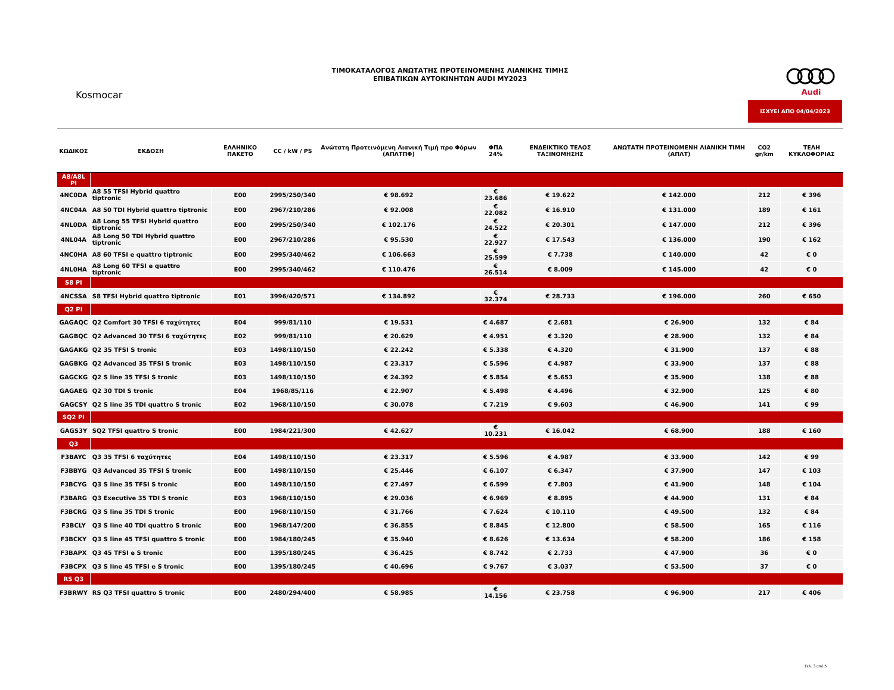ΤΙΜΟΚΑΤΑΛΟΓΟΣ ΑΝΩΤΑΤΗΣ ΠΡΟΤΕΙΝΟΜΕΝΗΣ ΛΙΑΝΙΚΗΣ ΤΙΜΗΣ
ΕΠΙΒΑΤΙΚΩΝ ΑΥΤΟΚΙΝΗΤΩΝ AUDI MY2023
Kosmocar
Audi
ΙΣΧΥΕΙ ΑΠΟ 04/04/2023
| ΚΩΔΙΚΟΣ | ΕΚΔΟΣΗ | ΕΛΛΗΝΙΚΟ ΠΑΚΕΤΟ | CC / kW / PS | Ανώτατη Προτεινόμενη Λιανική Τιμή προ Φόρων (ΑΠΛΤΠΦ) | ΦΠΑ 24% | ΕΝΔΕΙΚΤΙΚΟ ΤΕΛΟΣ ΤΑΞΙΝΟΜΗΣΗΣ | ΑΝΩΤΑΤΗ ΠΡΟΤΕΙΝΟΜΕΝΗ ΛΙΑΝΙΚΗ ΤΙΜΗ (ΑΠΛΤ) | CO2 gr/km | ΤΕΛΗ ΚΥΚΛΟΦΟΡΙΑΣ |
| --- | --- | --- | --- | --- | --- | --- | --- | --- | --- |
| A8/A8L PI | | | | | | | | | |
| 4NC0DA | A8 55 TFSI Hybrid quattro tiptronic | E00 | 2995/250/340 | € 98.692 | € 23.686 | € 19.622 | € 142.000 | 212 | € 396 |
| 4NC04A | A8 50 TDI Hybrid quattro tiptronic | E00 | 2967/210/286 | € 92.008 | € 22.082 | € 16.910 | € 131.000 | 189 | € 161 |
| 4NL0DA | A8 Long 55 TFSI Hybrid quattro tiptronic | E00 | 2995/250/340 | € 102.176 | € 24.522 | € 20.301 | € 147.000 | 212 | € 396 |
| 4NL04A | A8 Long 50 TDI Hybrid quattro tiptronic | E00 | 2967/210/286 | € 95.530 | € 22.927 | € 17.543 | € 136.000 | 190 | € 162 |
| 4NC0HA | A8 60 TFSI e quattro tiptronic | E00 | 2995/340/462 | € 106.663 | € 25.599 | € 7.738 | € 140.000 | 42 | € 0 |
| 4NL0HA | A8 Long 60 TFSI e quattro tiptronic | E00 | 2995/340/462 | € 110.476 | € 26.514 | € 8.009 | € 145.000 | 42 | € 0 |
| S8 PI | | | | | | | | | |
| 4NCSSA | S8 TFSI Hybrid quattro tiptronic | E01 | 3996/420/571 | € 134.892 | € 32.374 | € 28.733 | € 196.000 | 260 | € 650 |
| Q2 PI | | | | | | | | | |
| GAGAQC | Q2 Comfort 30 TFSI 6 ταχύτητες | E04 | 999/81/110 | € 19.531 | € 4.687 | € 2.681 | € 26.900 | 132 | € 84 |
| GAGBQC | Q2 Advanced 30 TFSI 6 ταχύτητες | E02 | 999/81/110 | € 20.629 | € 4.951 | € 3.320 | € 28.900 | 132 | € 84 |
| GAGAKG | Q2 35 TFSI S tronic | E03 | 1498/110/150 | € 22.242 | € 5.338 | € 4.320 | € 31.900 | 137 | € 88 |
| GAGBKG | Q2 Advanced 35 TFSI S tronic | E03 | 1498/110/150 | € 23.317 | € 5.596 | € 4.987 | € 33.900 | 137 | € 88 |
| GAGCKG | Q2 S line 35 TFSI S tronic | E03 | 1498/110/150 | € 24.392 | € 5.854 | € 5.653 | € 35.900 | 138 | € 88 |
| GAGAEG | Q2 30 TDI S tronic | E04 | 1968/85/116 | € 22.907 | € 5.498 | € 4.496 | € 32.900 | 125 | € 80 |
| GAGCSY | Q2 S line 35 TDI quattro S tronic | E02 | 1968/110/150 | € 30.078 | € 7.219 | € 9.603 | € 46.900 | 141 | € 99 |
| SQ2 PI | | | | | | | | | |
| GAGS3Y | SQ2 TFSI quattro S tronic | E00 | 1984/221/300 | € 42.627 | € 10.231 | € 16.042 | € 68.900 | 188 | € 160 |
| Q3 | | | | | | | | | |
| F3BAYC | Q3 35 TFSI 6 ταχύτητες | E04 | 1498/110/150 | € 23.317 | € 5.596 | € 4.987 | € 33.900 | 142 | € 99 |
| F3BBYG | Q3 Advanced 35 TFSI S tronic | E00 | 1498/110/150 | € 25.446 | € 6.107 | € 6.347 | € 37.900 | 147 | € 103 |
| F3BCYG | Q3 S line 35 TFSI S tronic | E00 | 1498/110/150 | € 27.497 | € 6.599 | € 7.803 | € 41.900 | 148 | € 104 |
| F3BARG | Q3 Executive 35 TDI S tronic | E03 | 1968/110/150 | € 29.036 | € 6.969 | € 8.895 | € 44.900 | 131 | € 84 |
| F3BCRG | Q3 S line 35 TDI S tronic | E00 | 1968/110/150 | € 31.766 | € 7.624 | € 10.110 | € 49.500 | 132 | € 84 |
| F3BCLY | Q3 S line 40 TDI quattro S tronic | E00 | 1968/147/200 | € 36.855 | € 8.845 | € 12.800 | € 58.500 | 165 | € 116 |
| F3BCKY | Q3 S line 45 TFSI quattro S tronic | E00 | 1984/180/245 | € 35.940 | € 8.626 | € 13.634 | € 58.200 | 186 | € 158 |
| F3BAPX | Q3 45 TFSI e S tronic | E00 | 1395/180/245 | € 36.425 | € 8.742 | € 2.733 | € 47.900 | 36 | € 0 |
| F3BCPX | Q3 S line 45 TFSI e S tronic | E00 | 1395/180/245 | € 40.696 | € 9.767 | € 3.037 | € 53.500 | 37 | € 0 |
| RS Q3 | | | | | | | | | |
| F3BRWY | RS Q3 TFSI quattro S tronic | E00 | 2480/294/400 | € 58.985 | € 14.156 | € 23.758 | € 96.900 | 217 | € 406 |
Σελ. 3 από 5